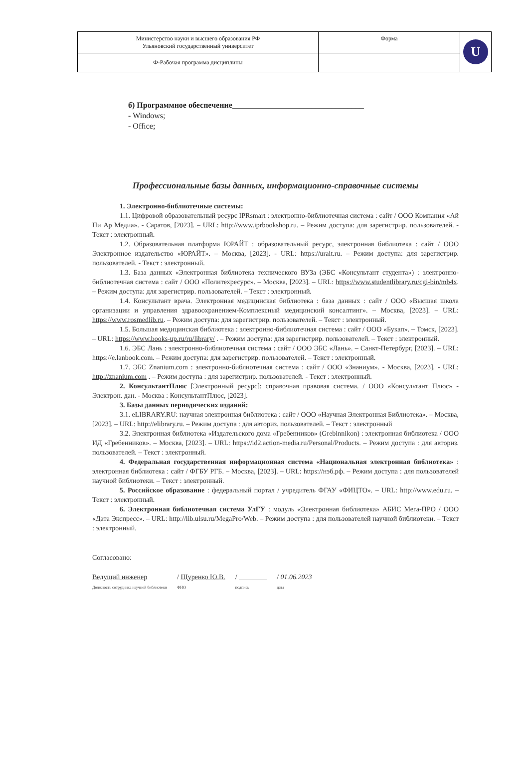| Министерство науки и высшего образования РФ Ульяновский государственный университет | Форма | U |
| Ф-Рабочая программа дисциплины | | |
б) Программное обеспечение_________________________________
- Windows;
- Office;
Профессиональные базы данных, информационно-справочные системы
1. Электронно-библиотечные системы:
1.1. Цифровой образовательный ресурс IPRsmart : электронно-библиотечная система : сайт / ООО Компания «Ай Пи Ар Медиа». - Саратов, [2023]. – URL: http://www.iprbookshop.ru. – Режим доступа: для зарегистрир. пользователей. - Текст : электронный.
1.2. Образовательная платформа ЮРАЙТ : образовательный ресурс, электронная библиотека : сайт / ООО Электронное издательство «ЮРАЙТ». – Москва, [2023]. - URL: https://urait.ru. – Режим доступа: для зарегистрир. пользователей. - Текст : электронный.
1.3. База данных «Электронная библиотека технического ВУЗа (ЭБС «Консультант студента») : электронно-библиотечная система : сайт / ООО «Политехресурс». – Москва, [2023]. – URL: https://www.studentlibrary.ru/cgi-bin/mb4x. – Режим доступа: для зарегистрир. пользователей. – Текст : электронный.
1.4. Консультант врача. Электронная медицинская библиотека : база данных : сайт / ООО «Высшая школа организации и управления здравоохранением-Комплексный медицинский консалтинг». – Москва, [2023]. – URL: https://www.rosmedlib.ru. – Режим доступа: для зарегистрир. пользователей. – Текст : электронный.
1.5. Большая медицинская библиотека : электронно-библиотечная система : сайт / ООО «Букап». – Томск, [2023]. – URL: https://www.books-up.ru/ru/library/ . – Режим доступа: для зарегистрир. пользователей. – Текст : электронный.
1.6. ЭБС Лань : электронно-библиотечная система : сайт / ООО ЭБС «Лань». – Санкт-Петербург, [2023]. – URL: https://e.lanbook.com. – Режим доступа: для зарегистрир. пользователей. – Текст : электронный.
1.7. ЭБС Znanium.com : электронно-библиотечная система : сайт / ООО «Знаниум». - Москва, [2023]. - URL: http://znanium.com . – Режим доступа : для зарегистрир. пользователей. - Текст : электронный.
2. КонсультантПлюс [Электронный ресурс]: справочная правовая система. / ООО «Консультант Плюс» - Электрон. дан. - Москва : КонсультантПлюс, [2023].
3. Базы данных периодических изданий:
3.1. eLIBRARY.RU: научная электронная библиотека : сайт / ООО «Научная Электронная Библиотека». – Москва, [2023]. – URL: http://elibrary.ru. – Режим доступа : для авториз. пользователей. – Текст : электронный
3.2. Электронная библиотека «Издательского дома «Гребенников» (Grebinnikon) : электронная библиотека / ООО ИД «Гребенников». – Москва, [2023]. – URL: https://id2.action-media.ru/Personal/Products. – Режим доступа : для авториз. пользователей. – Текст : электронный.
4. Федеральная государственная информационная система «Национальная электронная библиотека» : электронная библиотека : сайт / ФГБУ РГБ. – Москва, [2023]. – URL: https://нэб.рф. – Режим доступа : для пользователей научной библиотеки. – Текст : электронный.
5. Российское образование : федеральный портал / учредитель ФГАУ «ФИЦТО». – URL: http://www.edu.ru. – Текст : электронный.
6. Электронная библиотечная система УлГУ : модуль «Электронная библиотека» АБИС Мега-ПРО / ООО «Дата Экспресс». – URL: http://lib.ulsu.ru/MegaPro/Web. – Режим доступа : для пользователей научной библиотеки. – Текст : электронный.
Согласовано:
Ведущий инженер
Должность сотрудника научной библиотеки / Щуренко Ю.В.
ФИО / ________
подпись / 01.06.2023
дата